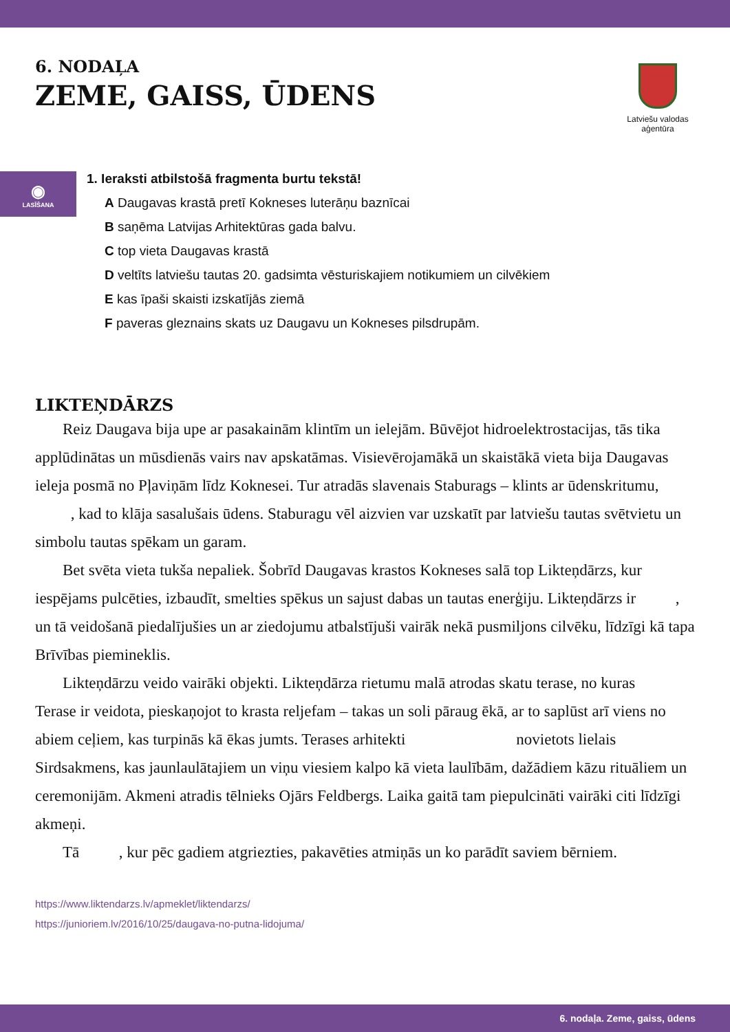6. NODAĻA
ZEME, GAISS, ŪDENS
Latviešu valodas
aģentūra
◉
LASĪŠANA
1. Ieraksti atbilstošā fragmenta burtu tekstā!
A Daugavas krastā pretī Kokneses luterāņu baznīcai
B saņēma Latvijas Arhitektūras gada balvu.
C top vieta Daugavas krastā
D veltīts latviešu tautas 20. gadsimta vēsturiskajiem notikumiem un cilvēkiem
E kas īpaši skaisti izskatījās ziemā
F paveras gleznains skats uz Daugavu un Kokneses pilsdrupām.
LIKTEŅDĀRZS
Reiz Daugava bija upe ar pasakainām klintīm un ielejām. Būvējot hidroelektrostacijas, tās tika applūdinātas un mūsdienās vairs nav apskatāmas. Visievērojamākā un skaistākā vieta bija Daugavas ieleja posmā no Pļaviņām līdz Koknesei. Tur atradās slavenais Staburags – klints ar ūdenskritumu, , kad to klāja sasalušais ūdens. Staburagu vēl aizvien var uzskatīt par latviešu tautas svētvietu un simbolu tautas spēkam un garam.
Bet svēta vieta tukša nepaliek. Šobrīd Daugavas krastos Kokneses salā top Likteņdārzs, kur iespējams pulcēties, izbaudīt, smelties spēkus un sajust dabas un tautas enerģiju. Likteņdārzs ir , un tā veidošanā piedalījušies un ar ziedojumu atbalstījuši vairāk nekā pusmiljons cilvēku, līdzīgi kā tapa Brīvības piemineklis.
Likteņdārzu veido vairāki objekti. Likteņdārza rietumu malā atrodas skatu terase, no kuras Terase ir veidota, pieskaņojot to krasta reljefam – takas un soli pāraug ēkā, ar to saplūst arī viens no abiem ceļiem, kas turpinās kā ēkas jumts. Terases arhitekti novietots lielais Sirdsakmens, kas jaunlaulātajiem un viņu viesiem kalpo kā vieta laulībām, dažādiem kāzu rituāliem un ceremonijām. Akmeni atradis tēlnieks Ojārs Feldbergs. Laika gaitā tam piepulcināti vairāki citi līdzīgi akmeņi.
Tā , kur pēc gadiem atgriezties, pakavēties atmiņās un ko parādīt saviem bērniem.
https://www.liktendarzs.lv/apmeklet/liktendarzs/
https://junioriem.lv/2016/10/25/daugava-no-putna-lidojuma/
6. nodaļa. Zeme, gaiss, ūdens